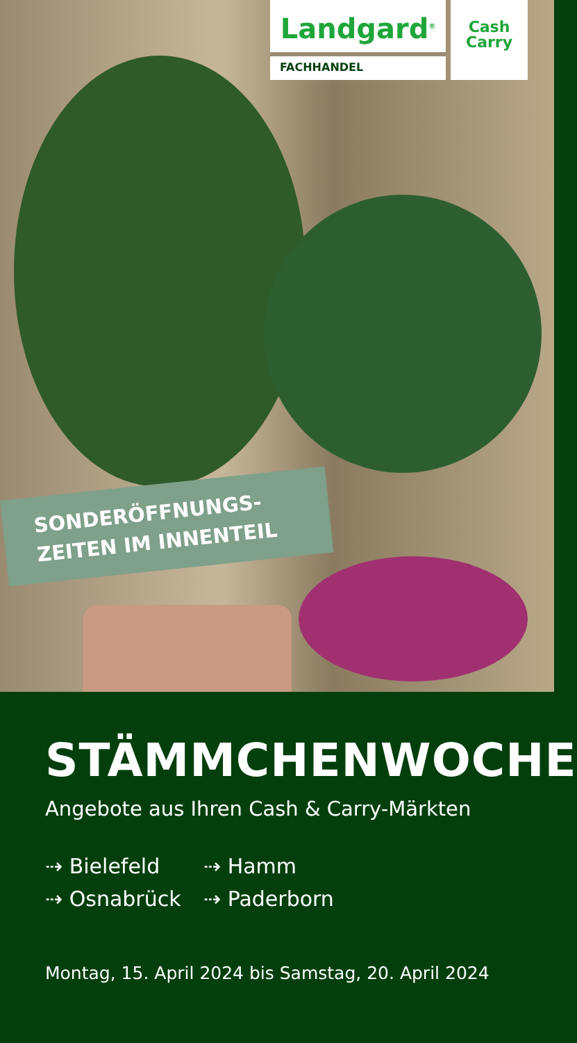Landgard<sup>®</sup>
FACHHANDEL
Cash
Carry
SONDERÖFFNUNGS-
ZEITEN IM INNENTEIL
STÄMMCHENWOCHE
Angebote aus Ihren Cash & Carry-Märkten
⇢ Bielefeld
⇢ Hamm
⇢ Osnabrück
⇢ Paderborn
Montag, 15. April 2024 bis Samstag, 20. April 2024